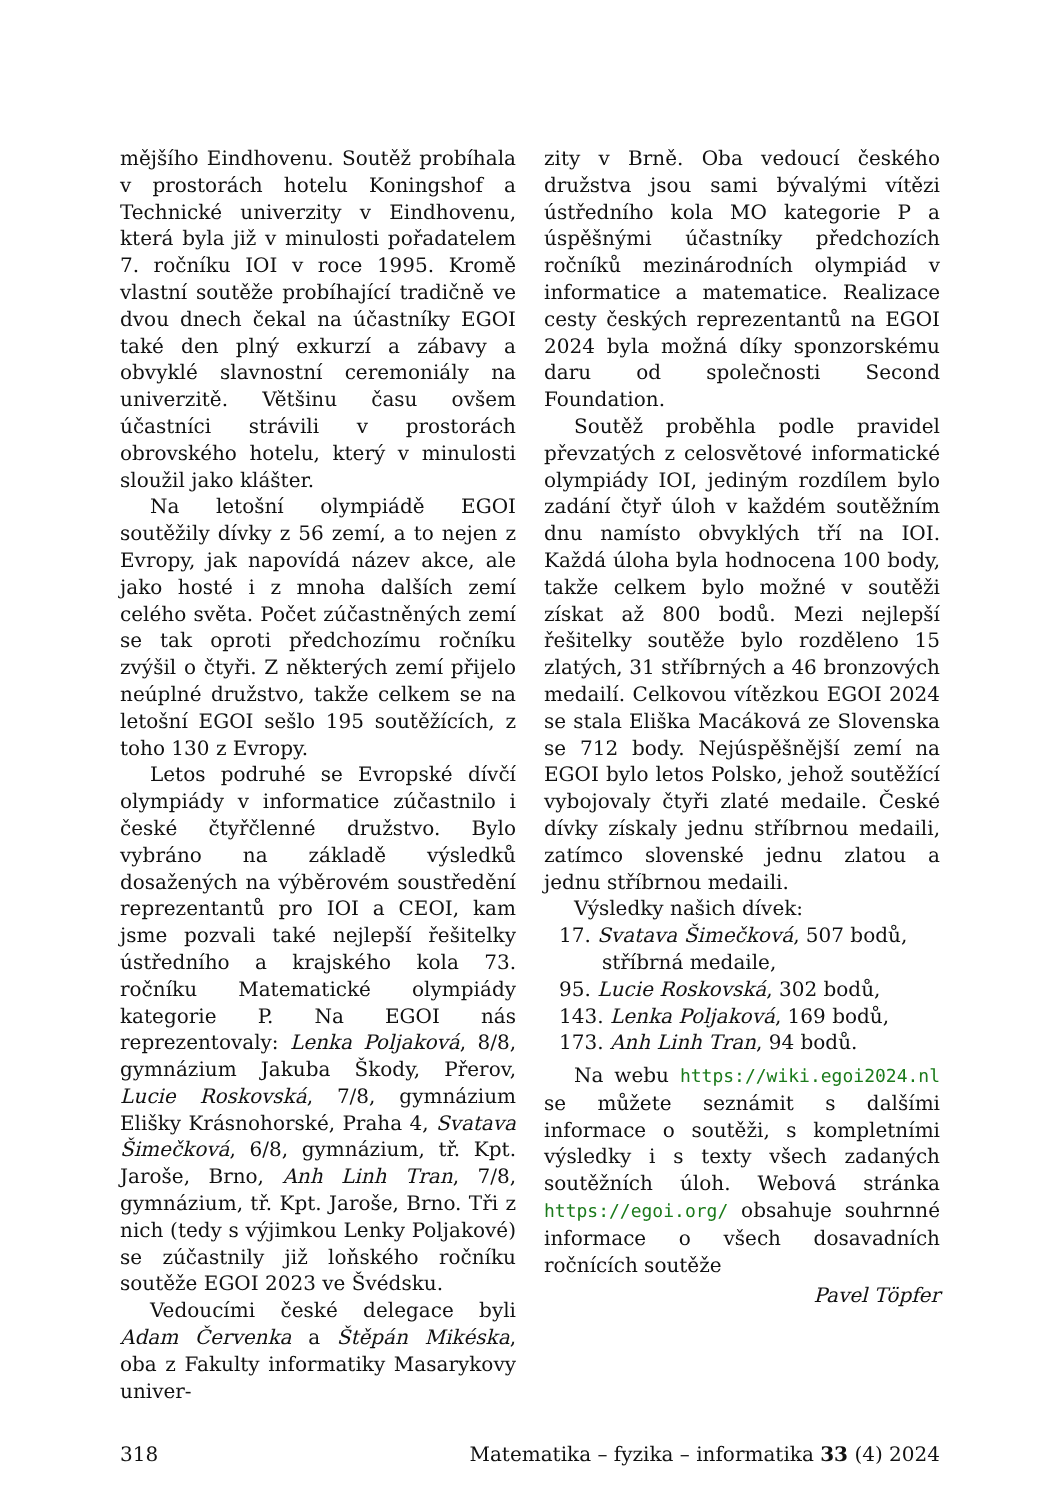mějšího Eindhovenu. Soutěž probíhala v prostorách hotelu Koningshof a Technické univerzity v Eindhovenu, která byla již v minulosti pořadatelem 7. ročníku IOI v roce 1995. Kromě vlastní soutěže probíhající tradičně ve dvou dnech čekal na účastníky EGOI také den plný exkurzí a zábavy a obvyklé slavnostní ceremoniály na univerzitě. Většinu času ovšem účastníci strávili v prostorách obrovského hotelu, který v minulosti sloužil jako klášter.
Na letošní olympiádě EGOI soutěžily dívky z 56 zemí, a to nejen z Evropy, jak napovídá název akce, ale jako hosté i z mnoha dalších zemí celého světa. Počet zúčastněných zemí se tak oproti předchozímu ročníku zvýšil o čtyři. Z některých zemí přijelo neúplné družstvo, takže celkem se na letošní EGOI sešlo 195 soutěžících, z toho 130 z Evropy.
Letos podruhé se Evropské dívčí olympiády v informatice zúčastnilo i české čtyřčlenné družstvo. Bylo vybráno na základě výsledků dosažených na výběrovém soustředění reprezentantů pro IOI a CEOI, kam jsme pozvali také nejlepší řešitelky ústředního a krajského kola 73. ročníku Matematické olympiády kategorie P. Na EGOI nás reprezentovaly: Lenka Poljaková, 8/8, gymnázium Jakuba Škody, Přerov, Lucie Roskovská, 7/8, gymnázium Elišky Krásnohorské, Praha 4, Svatava Šimečková, 6/8, gymnázium, tř. Kpt. Jaroše, Brno, Anh Linh Tran, 7/8, gymnázium, tř. Kpt. Jaroše, Brno. Tři z nich (tedy s výjimkou Lenky Poljakové) se zúčastnily již loňského ročníku soutěže EGOI 2023 ve Švédsku.
Vedoucími české delegace byli Adam Červenka a Štěpán Mikéska, oba z Fakulty informatiky Masarykovy univer-
zity v Brně. Oba vedoucí českého družstva jsou sami bývalými vítězi ústředního kola MO kategorie P a úspěšnými účastníky předchozích ročníků mezinárodních olympiád v informatice a matematice. Realizace cesty českých reprezentantů na EGOI 2024 byla možná díky sponzorskému daru od společnosti Second Foundation.
Soutěž proběhla podle pravidel převzatých z celosvětové informatické olympiády IOI, jediným rozdílem bylo zadání čtyř úloh v každém soutěžním dnu namísto obvyklých tří na IOI. Každá úloha byla hodnocena 100 body, takže celkem bylo možné v soutěži získat až 800 bodů. Mezi nejlepší řešitelky soutěže bylo rozděleno 15 zlatých, 31 stříbrných a 46 bronzových medailí. Celkovou vítězkou EGOI 2024 se stala Eliška Macáková ze Slovenska se 712 body. Nejúspěšnější zemí na EGOI bylo letos Polsko, jehož soutěžící vybojovaly čtyři zlaté medaile. České dívky získaly jednu stříbrnou medaili, zatímco slovenské jednu zlatou a jednu stříbrnou medaili.
Výsledky našich dívek:
17. Svatava Šimečková, 507 bodů,
stříbrná medaile,
95. Lucie Roskovská, 302 bodů,
143. Lenka Poljaková, 169 bodů,
173. Anh Linh Tran, 94 bodů.
Na webu https://wiki.egoi2024.nl se můžete seznámit s dalšími informace o soutěži, s kompletními výsledky i s texty všech zadaných soutěžních úloh. Webová stránka https://egoi.org/ obsahuje souhrnné informace o všech dosavadních ročnících soutěže
Pavel Töpfer
318 Matematika – fyzika – informatika 33 (4) 2024